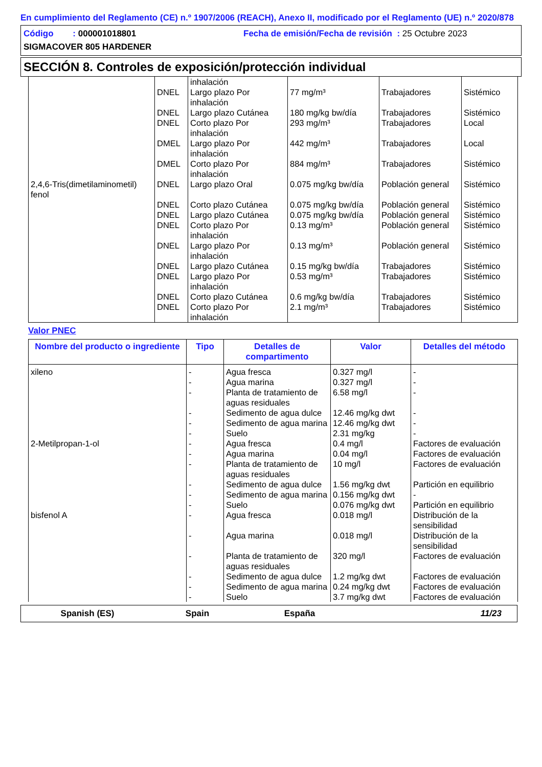En cumplimiento del Reglamento (CE) n.º 1907/2006 (REACH), Anexo II, modificado por el Reglamento (UE) n.º 2020/878
Código : 000001018801 Fecha de emisión/Fecha de revisión : 25 Octubre 2023
SIGMACOVER 805 HARDENER
SECCIÓN 8. Controles de exposición/protección individual
| | | inhalación | | | |
| | DNEL | Largo plazo Por inhalación | 77 mg/m³ | Trabajadores | Sistémico |
| | DNEL | Largo plazo Cutánea | 180 mg/kg bw/día | Trabajadores | Sistémico |
| | DNEL | Corto plazo Por inhalación | 293 mg/m³ | Trabajadores | Local |
| | DMEL | Largo plazo Por inhalación | 442 mg/m³ | Trabajadores | Local |
| | DMEL | Corto plazo Por inhalación | 884 mg/m³ | Trabajadores | Sistémico |
| 2,4,6-Tris(dimetilaminometil) fenol | DNEL | Largo plazo Oral | 0.075 mg/kg bw/día | Población general | Sistémico |
| | DNEL | Corto plazo Cutánea | 0.075 mg/kg bw/día | Población general | Sistémico |
| | DNEL | Largo plazo Cutánea | 0.075 mg/kg bw/día | Población general | Sistémico |
| | DNEL | Corto plazo Por inhalación | 0.13 mg/m³ | Población general | Sistémico |
| | DNEL | Largo plazo Por inhalación | 0.13 mg/m³ | Población general | Sistémico |
| | DNEL | Largo plazo Cutánea | 0.15 mg/kg bw/día | Trabajadores | Sistémico |
| | DNEL | Largo plazo Por inhalación | 0.53 mg/m³ | Trabajadores | Sistémico |
| | DNEL | Corto plazo Cutánea | 0.6 mg/kg bw/día | Trabajadores | Sistémico |
| | DNEL | Corto plazo Por inhalación | 2.1 mg/m³ | Trabajadores | Sistémico |
Valor PNEC
| Nombre del producto o ingrediente | Tipo | Detalles de compartimento | Valor | Detalles del método |
| --- | --- | --- | --- | --- |
| xileno | - | Agua fresca | 0.327 mg/l | - |
| | - | Agua marina | 0.327 mg/l | - |
| | - | Planta de tratamiento de aguas residuales | 6.58 mg/l | - |
| | - | Sedimento de agua dulce | 12.46 mg/kg dwt | - |
| | - | Sedimento de agua marina | 12.46 mg/kg dwt | - |
| | - | Suelo | 2.31 mg/kg | - |
| 2-Metilpropan-1-ol | - | Agua fresca | 0.4 mg/l | Factores de evaluación |
| | - | Agua marina | 0.04 mg/l | Factores de evaluación |
| | - | Planta de tratamiento de aguas residuales | 10 mg/l | Factores de evaluación |
| | - | Sedimento de agua dulce | 1.56 mg/kg dwt | Partición en equilibrio |
| | - | Sedimento de agua marina | 0.156 mg/kg dwt | - |
| | - | Suelo | 0.076 mg/kg dwt | Partición en equilibrio |
| bisfenol A | - | Agua fresca | 0.018 mg/l | Distribución de la sensibilidad |
| | - | Agua marina | 0.018 mg/l | Distribución de la sensibilidad |
| | - | Planta de tratamiento de aguas residuales | 320 mg/l | Factores de evaluación |
| | - | Sedimento de agua dulce | 1.2 mg/kg dwt | Factores de evaluación |
| | - | Sedimento de agua marina | 0.24 mg/kg dwt | Factores de evaluación |
| | - | Suelo | 3.7 mg/kg dwt | Factores de evaluación |
Spanish (ES) Spain España 11/23